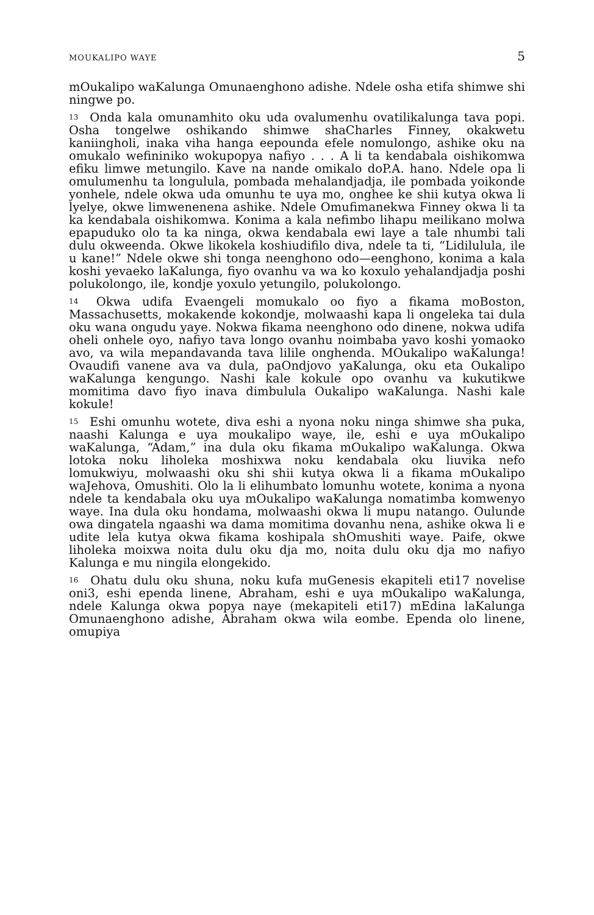MOUKALIPO WAYE 5
mOukalipo waKalunga Omunaenghono adishe. Ndele osha etifa shimwe shi ningwe po.
<sup>13</sup> Onda kala omunamhito oku uda ovalumenhu ovatilikalunga tava popi. Osha tongelwe oshikando shimwe shaCharles Finney, okakwetu kaniingholi, inaka viha hanga eepounda efele nomulongo, ashike oku na omukalo wefininiko wokupopya nafiyo . . . A li ta kendabala oishikomwa efiku limwe metungilo. Kave na nande omikalo doP.A. hano. Ndele opa li omulumenhu ta longulula, pombada mehalandjadja, ile pombada yoikonde yonhele, ndele okwa uda omunhu te uya mo, onghee ke shii kutya okwa li lyelye, okwe limwenenena ashike. Ndele Omufimanekwa Finney okwa li ta ka kendabala oishikomwa. Konima a kala nefimbo lihapu meilikano molwa epapuduko olo ta ka ninga, okwa kendabala ewi laye a tale nhumbi tali dulu okweenda. Okwe likokela koshiudifilo diva, ndele ta ti, “Lidilulula, ile u kane!” Ndele okwe shi tonga neenghono odo—eenghono, konima a kala koshi yevaeko laKalunga, fiyo ovanhu va wa ko koxulo yehalandjadja poshi polukolongo, ile, kondje yoxulo yetungilo, polukolongo.
<sup>14</sup> Okwa udifa Evaengeli momukalo oo fiyo a fikama moBoston, Massachusetts, mokakende kokondje, molwaashi kapa li ongeleka tai dula oku wana ongudu yaye. Nokwa fikama neenghono odo dinene, nokwa udifa oheli onhele oyo, nafiyo tava longo ovanhu noimbaba yavo koshi yomaoko avo, va wila mepandavanda tava lilile onghenda. MOukalipo waKalunga! Ovaudifi vanene ava va dula, paOndjovo yaKalunga, oku eta Oukalipo waKalunga kengungo. Nashi kale kokule opo ovanhu va kukutikwe momitima davo fiyo inava dimbulula Oukalipo waKalunga. Nashi kale kokule!
<sup>15</sup> Eshi omunhu wotete, diva eshi a nyona noku ninga shimwe sha puka, naashi Kalunga e uya moukalipo waye, ile, eshi e uya mOukalipo waKalunga, “Adam,” ina dula oku fikama mOukalipo waKalunga. Okwa lotoka noku liholeka moshixwa noku kendabala oku liuvika nefo lomukwiyu, molwaashi oku shi shii kutya okwa li a fikama mOukalipo waJehova, Omushiti. Olo la li elihumbato lomunhu wotete, konima a nyona ndele ta kendabala oku uya mOukalipo waKalunga nomatimba komwenyo waye. Ina dula oku hondama, molwaashi okwa li mupu natango. Oulunde owa dingatela ngaashi wa dama momitima dovanhu nena, ashike okwa li e udite lela kutya okwa fikama koshipala shOmushiti waye. Paife, okwe liholeka moixwa noita dulu oku dja mo, noita dulu oku dja mo nafiyo Kalunga e mu ningila elongekido.
<sup>16</sup> Ohatu dulu oku shuna, noku kufa muGenesis ekapiteli eti17 novelise oni3, eshi ependa linene, Abraham, eshi e uya mOukalipo waKalunga, ndele Kalunga okwa popya naye (mekapiteli eti17) mEdina laKalunga Omunaenghono adishe, Abraham okwa wila eombe. Ependa olo linene, omupiya